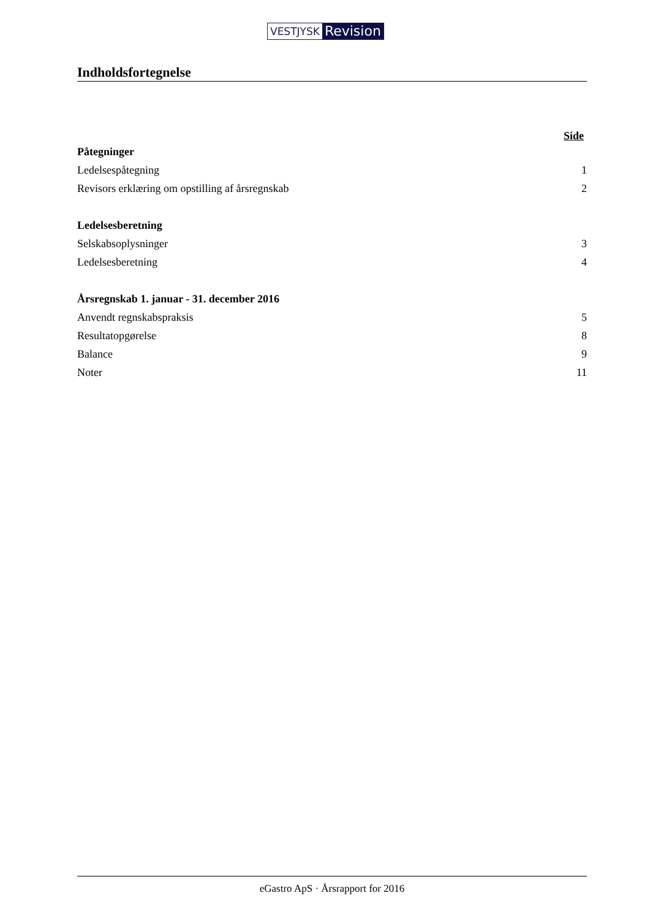VESTJYSK Revision
Indholdsfortegnelse
Side
Påtegninger
Ledelsespåtegning 1
Revisors erklæring om opstilling af årsregnskab 2
Ledelsesberetning
Selskabsoplysninger 3
Ledelsesberetning 4
Årsregnskab 1. januar - 31. december 2016
Anvendt regnskabspraksis 5
Resultatopgørelse 8
Balance 9
Noter 11
eGastro ApS · Årsrapport for 2016